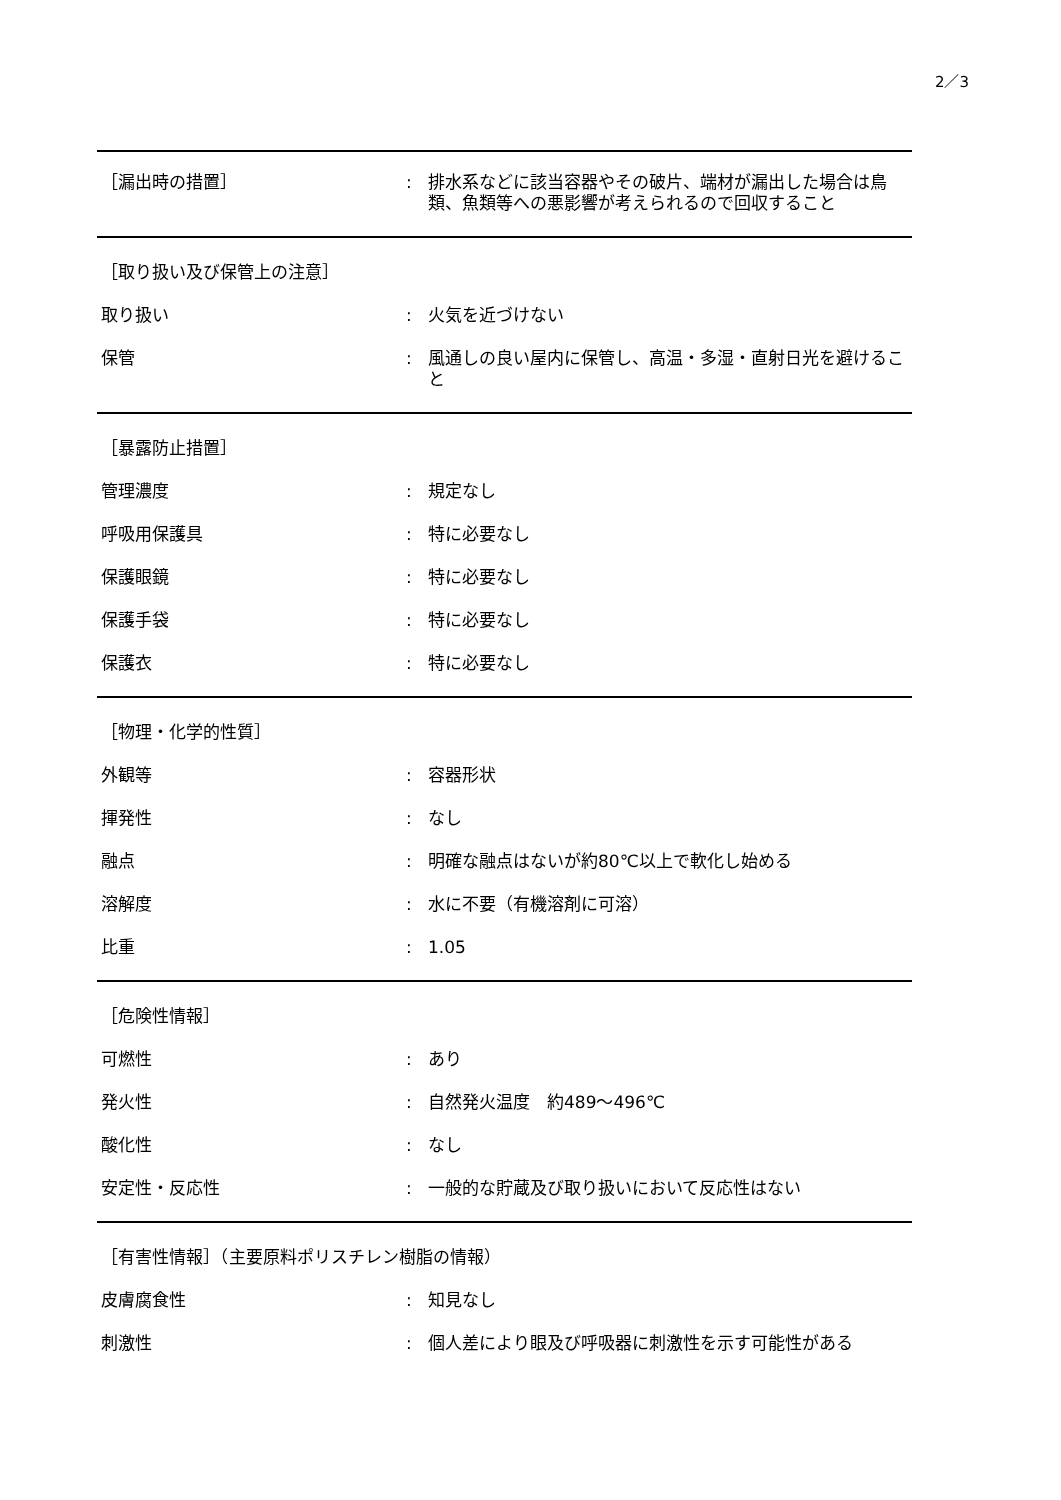2／3
［漏出時の措置］ : 排水系などに該当容器やその破片、端材が漏出した場合は鳥類、魚類等への悪影響が考えられるので回収すること
［取り扱い及び保管上の注意］
取り扱い : 火気を近づけない
保管 : 風通しの良い屋内に保管し、高温・多湿・直射日光を避けること
［暴露防止措置］
管理濃度 : 規定なし
呼吸用保護具 : 特に必要なし
保護眼鏡 : 特に必要なし
保護手袋 : 特に必要なし
保護衣 : 特に必要なし
［物理・化学的性質］
外観等 : 容器形状
揮発性 : なし
融点 : 明確な融点はないが約80℃以上で軟化し始める
溶解度 : 水に不要（有機溶剤に可溶）
比重 : 1.05
［危険性情報］
可燃性 : あり
発火性 : 自然発火温度　約489～496℃
酸化性 : なし
安定性・反応性 : 一般的な貯蔵及び取り扱いにおいて反応性はない
［有害性情報］（主要原料ポリスチレン樹脂の情報）
皮膚腐食性 : 知見なし
刺激性 : 個人差により眼及び呼吸器に刺激性を示す可能性がある